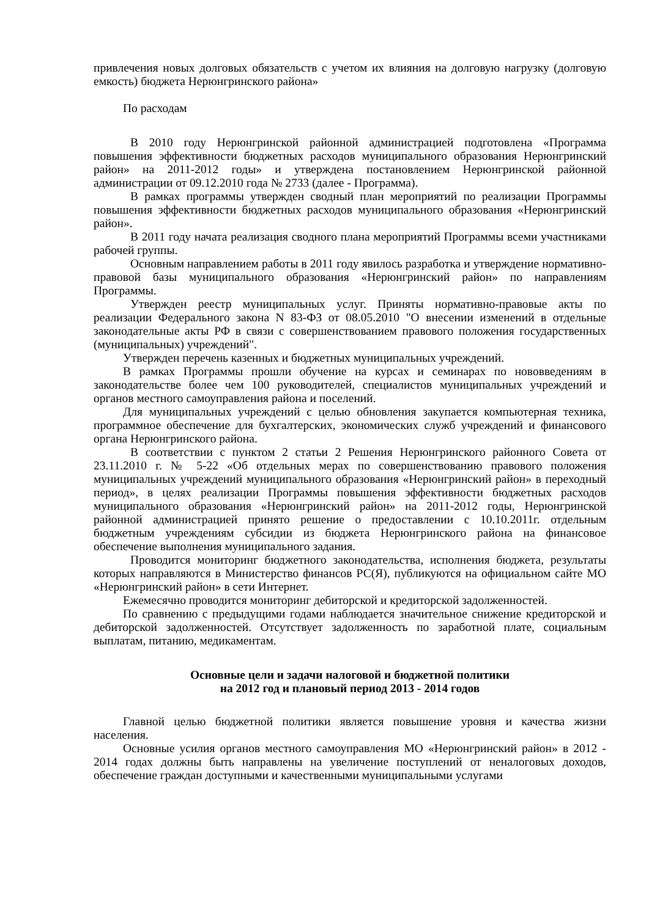привлечения новых долговых обязательств с учетом их влияния на долговую нагрузку (долговую емкость) бюджета Нерюнгринского района»
По расходам
В 2010 году Нерюнгринской районной администрацией подготовлена «Программа повышения эффективности бюджетных расходов муниципального образования Нерюнгринский район» на 2011-2012 годы» и утверждена постановлением Нерюнгринской районной администрации от 09.12.2010 года № 2733 (далее - Программа).
В рамках программы утвержден сводный план мероприятий по реализации Программы повышения эффективности бюджетных расходов муниципального образования «Нерюнгринский район».
В 2011 году начата реализация сводного плана мероприятий Программы всеми участниками рабочей группы.
Основным направлением работы в 2011 году явилось разработка и утверждение нормативно-правовой базы муниципального образования «Нерюнгринский район» по направлениям Программы.
Утвержден реестр муниципальных услуг. Приняты нормативно-правовые акты по реализации Федерального закона N 83-ФЗ от 08.05.2010 "О внесении изменений в отдельные законодательные акты РФ в связи с совершенствованием правового положения государственных (муниципальных) учреждений".
Утвержден перечень казенных и бюджетных муниципальных учреждений.
В рамках Программы прошли обучение на курсах и семинарах по нововведениям в законодательстве более чем 100 руководителей, специалистов муниципальных учреждений и органов местного самоуправления района и поселений.
Для муниципальных учреждений с целью обновления закупается компьютерная техника, программное обеспечение для бухгалтерских, экономических служб учреждений и финансового органа Нерюнгринского района.
В соответствии с пунктом 2 статьи 2 Решения Нерюнгринского районного Совета от 23.11.2010 г. № 5-22 «Об отдельных мерах по совершенствованию правового положения муниципальных учреждений муниципального образования «Нерюнгринский район» в переходный период», в целях реализации Программы повышения эффективности бюджетных расходов муниципального образования «Нерюнгринский район» на 2011-2012 годы, Нерюнгринской районной администрацией принято решение о предоставлении с 10.10.2011г. отдельным бюджетным учреждениям субсидии из бюджета Нерюнгринского района на финансовое обеспечение выполнения муниципального задания.
Проводится мониторинг бюджетного законодательства, исполнения бюджета, результаты которых направляются в Министерство финансов РС(Я), публикуются на официальном сайте МО «Нерюнгринский район» в сети Интернет.
Ежемесячно проводится мониторинг дебиторской и кредиторской задолженностей.
По сравнению с предыдущими годами наблюдается значительное снижение кредиторской и дебиторской задолженностей. Отсутствует задолженность по заработной плате, социальным выплатам, питанию, медикаментам.
Основные цели и задачи налоговой и бюджетной политики
на 2012 год и плановый период 2013 - 2014 годов
Главной целью бюджетной политики является повышение уровня и качества жизни населения.
Основные усилия органов местного самоуправления МО «Нерюнгринский район» в 2012 - 2014 годах должны быть направлены на увеличение поступлений от неналоговых доходов, обеспечение граждан доступными и качественными муниципальными услугами